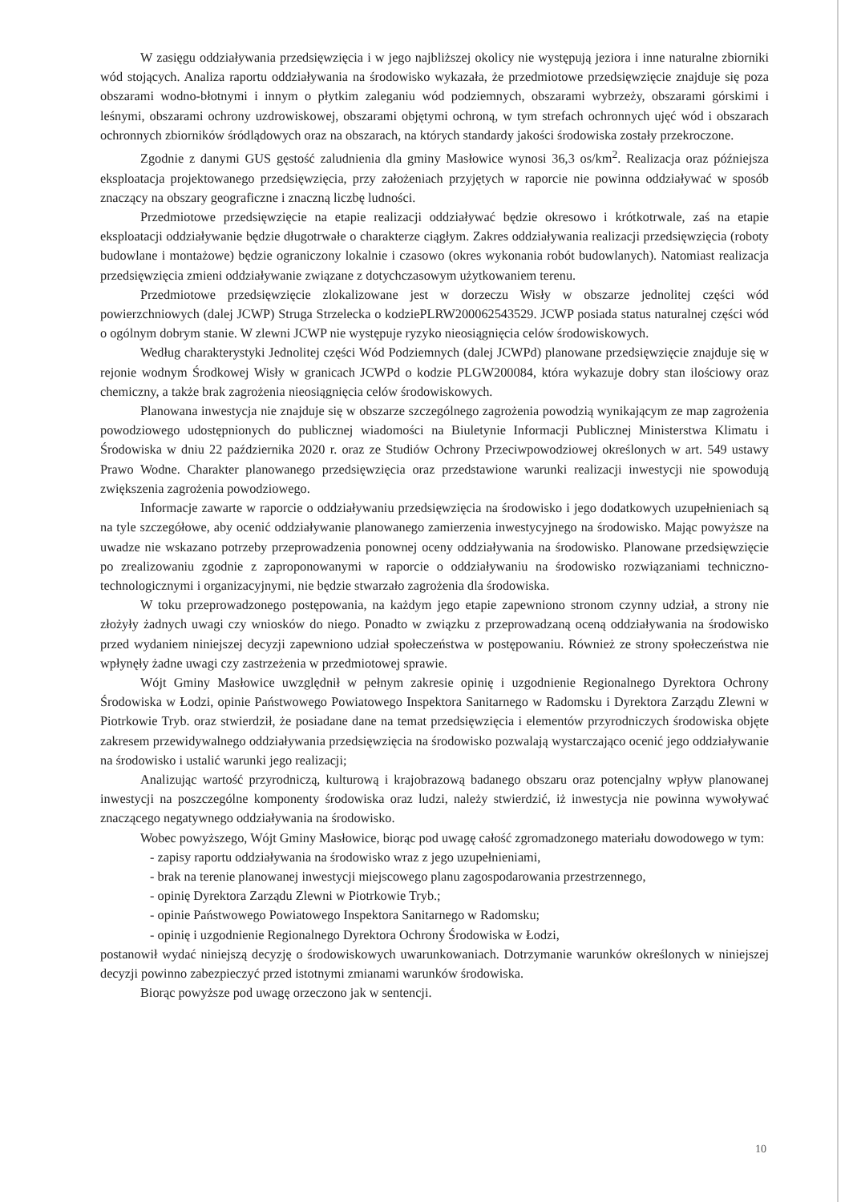W zasięgu oddziaływania przedsięwzięcia i w jego najbliższej okolicy nie występują jeziora i inne naturalne zbiorniki wód stojących. Analiza raportu oddziaływania na środowisko wykazała, że przedmiotowe przedsięwzięcie znajduje się poza obszarami wodno-błotnymi i innym o płytkim zaleganiu wód podziemnych, obszarami wybrzeży, obszarami górskimi i leśnymi, obszarami ochrony uzdrowiskowej, obszarami objętymi ochroną, w tym strefach ochronnych ujęć wód i obszarach ochronnych zbiorników śródlądowych oraz na obszarach, na których standardy jakości środowiska zostały przekroczone.
Zgodnie z danymi GUS gęstość zaludnienia dla gminy Masłowice wynosi 36,3 os/km<sup>2</sup>. Realizacja oraz późniejsza eksploatacja projektowanego przedsięwzięcia, przy założeniach przyjętych w raporcie nie powinna oddziaływać w sposób znaczący na obszary geograficzne i znaczną liczbę ludności.
Przedmiotowe przedsięwzięcie na etapie realizacji oddziaływać będzie okresowo i krótkotrwale, zaś na etapie eksploatacji oddziaływanie będzie długotrwałe o charakterze ciągłym. Zakres oddziaływania realizacji przedsięwzięcia (roboty budowlane i montażowe) będzie ograniczony lokalnie i czasowo (okres wykonania robót budowlanych). Natomiast realizacja przedsięwzięcia zmieni oddziaływanie związane z dotychczasowym użytkowaniem terenu.
Przedmiotowe przedsięwzięcie zlokalizowane jest w dorzeczu Wisły w obszarze jednolitej części wód powierzchniowych (dalej JCWP) Struga Strzelecka o kodziePLRW200062543529. JCWP posiada status naturalnej części wód o ogólnym dobrym stanie. W zlewni JCWP nie występuje ryzyko nieosiągnięcia celów środowiskowych.
Według charakterystyki Jednolitej części Wód Podziemnych (dalej JCWPd) planowane przedsięwzięcie znajduje się w rejonie wodnym Środkowej Wisły w granicach JCWPd o kodzie PLGW200084, która wykazuje dobry stan ilościowy oraz chemiczny, a także brak zagrożenia nieosiągnięcia celów środowiskowych.
Planowana inwestycja nie znajduje się w obszarze szczególnego zagrożenia powodzią wynikającym ze map zagrożenia powodziowego udostępnionych do publicznej wiadomości na Biuletynie Informacji Publicznej Ministerstwa Klimatu i Środowiska w dniu 22 października 2020 r. oraz ze Studiów Ochrony Przeciwpowodziowej określonych w art. 549 ustawy Prawo Wodne. Charakter planowanego przedsięwzięcia oraz przedstawione warunki realizacji inwestycji nie spowodują zwiększenia zagrożenia powodziowego.
Informacje zawarte w raporcie o oddziaływaniu przedsięwzięcia na środowisko i jego dodatkowych uzupełnieniach są na tyle szczegółowe, aby ocenić oddziaływanie planowanego zamierzenia inwestycyjnego na środowisko. Mając powyższe na uwadze nie wskazano potrzeby przeprowadzenia ponownej oceny oddziaływania na środowisko. Planowane przedsięwzięcie po zrealizowaniu zgodnie z zaproponowanymi w raporcie o oddziaływaniu na środowisko rozwiązaniami techniczno-technologicznymi i organizacyjnymi, nie będzie stwarzało zagrożenia dla środowiska.
W toku przeprowadzonego postępowania, na każdym jego etapie zapewniono stronom czynny udział, a strony nie złożyły żadnych uwagi czy wniosków do niego. Ponadto w związku z przeprowadzaną oceną oddziaływania na środowisko przed wydaniem niniejszej decyzji zapewniono udział społeczeństwa w postępowaniu. Również ze strony społeczeństwa nie wpłynęły żadne uwagi czy zastrzeżenia w przedmiotowej sprawie.
Wójt Gminy Masłowice uwzględnił w pełnym zakresie opinię i uzgodnienie Regionalnego Dyrektora Ochrony Środowiska w Łodzi, opinie Państwowego Powiatowego Inspektora Sanitarnego w Radomsku i Dyrektora Zarządu Zlewni w Piotrkowie Tryb. oraz stwierdził, że posiadane dane na temat przedsięwzięcia i elementów przyrodniczych środowiska objęte zakresem przewidywalnego oddziaływania przedsięwzięcia na środowisko pozwalają wystarczająco ocenić jego oddziaływanie na środowisko i ustalić warunki jego realizacji;
Analizując wartość przyrodniczą, kulturową i krajobrazową badanego obszaru oraz potencjalny wpływ planowanej inwestycji na poszczególne komponenty środowiska oraz ludzi, należy stwierdzić, iż inwestycja nie powinna wywoływać znaczącego negatywnego oddziaływania na środowisko.
Wobec powyższego, Wójt Gminy Masłowice, biorąc pod uwagę całość zgromadzonego materiału dowodowego w tym:
- zapisy raportu oddziaływania na środowisko wraz z jego uzupełnieniami,
- brak na terenie planowanej inwestycji miejscowego planu zagospodarowania przestrzennego,
- opinię Dyrektora Zarządu Zlewni w Piotrkowie Tryb.;
- opinie Państwowego Powiatowego Inspektora Sanitarnego w Radomsku;
- opinię i uzgodnienie Regionalnego Dyrektora Ochrony Środowiska w Łodzi,
postanowił wydać niniejszą decyzję o środowiskowych uwarunkowaniach. Dotrzymanie warunków określonych w niniejszej decyzji powinno zabezpieczyć przed istotnymi zmianami warunków środowiska.
Biorąc powyższe pod uwagę orzeczono jak w sentencji.
10